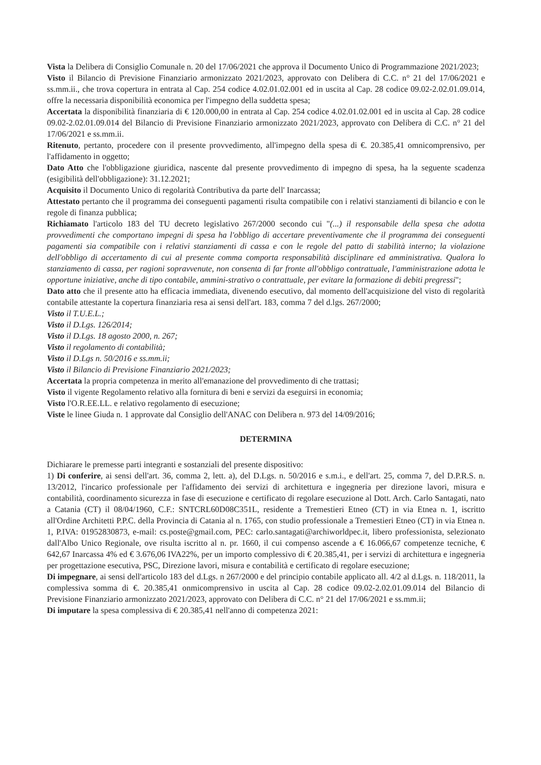Vista la Delibera di Consiglio Comunale n. 20 del 17/06/2021 che approva il Documento Unico di Programmazione 2021/2023;
Visto il Bilancio di Previsione Finanziario armonizzato 2021/2023, approvato con Delibera di C.C. n° 21 del 17/06/2021 e ss.mm.ii., che trova copertura in entrata al Cap. 254 codice 4.02.01.02.001 ed in uscita al Cap. 28 codice 09.02-2.02.01.09.014, offre la necessaria disponibilità economica per l'impegno della suddetta spesa;
Accertata la disponibilità finanziaria di € 120.000,00 in entrata al Cap. 254 codice 4.02.01.02.001 ed in uscita al Cap. 28 codice 09.02-2.02.01.09.014 del Bilancio di Previsione Finanziario armonizzato 2021/2023, approvato con Delibera di C.C. n° 21 del 17/06/2021 e ss.mm.ii.
Ritenuto, pertanto, procedere con il presente provvedimento, all'impegno della spesa di €. 20.385,41 omnicomprensivo, per l'affidamento in oggetto;
Dato Atto che l'obbligazione giuridica, nascente dal presente provvedimento di impegno di spesa, ha la seguente scadenza (esigibilità dell'obbligazione): 31.12.2021;
Acquisito il Documento Unico di regolarità Contributiva da parte dell' Inarcassa;
Attestato pertanto che il programma dei conseguenti pagamenti risulta compatibile con i relativi stanziamenti di bilancio e con le regole di finanza pubblica;
Richiamato l'articolo 183 del TU decreto legislativo 267/2000 secondo cui "(...) il responsabile della spesa che adotta provvedimenti che comportano impegni di spesa ha l'obbligo di accertare preventivamente che il programma dei conseguenti pagamenti sia compatibile con i relativi stanziamenti di cassa e con le regole del patto di stabilità interno; la violazione dell'obbligo di accertamento di cui al presente comma comporta responsabilità disciplinare ed amministrativa. Qualora lo stanziamento di cassa, per ragioni sopravvenute, non consenta di far fronte all'obbligo contrattuale, l'amministrazione adotta le opportune iniziative, anche di tipo contabile, ammini-strativo o contrattuale, per evitare la formazione di debiti pregressi";
Dato atto che il presente atto ha efficacia immediata, divenendo esecutivo, dal momento dell'acquisizione del visto di regolarità contabile attestante la copertura finanziaria resa ai sensi dell'art. 183, comma 7 del d.lgs. 267/2000;
Visto il T.U.E.L.;
Visto il D.Lgs. 126/2014;
Visto il D.Lgs. 18 agosto 2000, n. 267;
Visto il regolamento di contabilità;
Visto il D.Lgs n. 50/2016 e ss.mm.ii;
Visto il Bilancio di Previsione Finanziario 2021/2023;
Accertata la propria competenza in merito all'emanazione del provvedimento di che trattasi;
Visto il vigente Regolamento relativo alla fornitura di beni e servizi da eseguirsi in economia;
Visto l'O.R.EE.LL. e relativo regolamento di esecuzione;
Viste le linee Giuda n. 1 approvate dal Consiglio dell'ANAC con Delibera n. 973 del 14/09/2016;
DETERMINA
Dichiarare le premesse parti integranti e sostanziali del presente dispositivo:
1) Di conferire, ai sensi dell'art. 36, comma 2, lett. a), del D.Lgs. n. 50/2016 e s.m.i., e dell'art. 25, comma 7, del D.P.R.S. n. 13/2012, l'incarico professionale per l'affidamento dei servizi di architettura e ingegneria per direzione lavori, misura e contabilità, coordinamento sicurezza in fase di esecuzione e certificato di regolare esecuzione al Dott. Arch. Carlo Santagati, nato a Catania (CT) il 08/04/1960, C.F.: SNTCRL60D08C351L, residente a Tremestieri Etneo (CT) in via Etnea n. 1, iscritto all'Ordine Architetti P.P.C. della Provincia di Catania al n. 1765, con studio professionale a Tremestieri Etneo (CT) in via Etnea n. 1, P.IVA: 01952830873, e-mail: cs.poste@gmail.com, PEC: carlo.santagati@archiworldpec.it, libero professionista, selezionato dall'Albo Unico Regionale, ove risulta iscritto al n. pr. 1660, il cui compenso ascende a € 16.066,67 competenze tecniche, € 642,67 Inarcassa 4% ed € 3.676,06 IVA22%, per un importo complessivo di € 20.385,41, per i servizi di architettura e ingegneria per progettazione esecutiva, PSC, Direzione lavori, misura e contabilità e certificato di regolare esecuzione;
Di impegnare, ai sensi dell'articolo 183 del d.Lgs. n 267/2000 e del principio contabile applicato all. 4/2 al d.Lgs. n. 118/2011, la complessiva somma di €. 20.385,41 onmicomprensivo in uscita al Cap. 28 codice 09.02-2.02.01.09.014 del Bilancio di Previsione Finanziario armonizzato 2021/2023, approvato con Delibera di C.C. n° 21 del 17/06/2021 e ss.mm.ii;
Di imputare la spesa complessiva di € 20.385,41 nell'anno di competenza 2021: